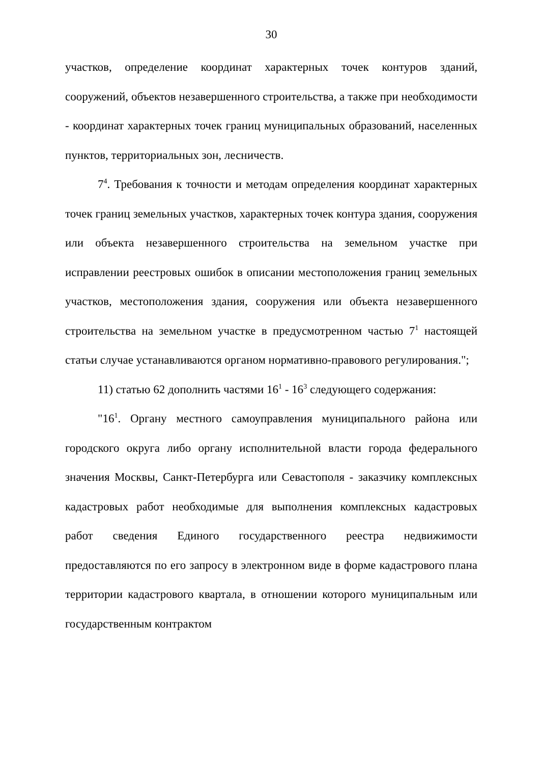30
участков, определение координат характерных точек контуров зданий, сооружений, объектов незавершенного строительства, а также при необходимости - координат характерных точек границ муниципальных образований, населенных пунктов, территориальных зон, лесничеств.
7<sup>4</sup>. Требования к точности и методам определения координат характерных точек границ земельных участков, характерных точек контура здания, сооружения или объекта незавершенного строительства на земельном участке при исправлении реестровых ошибок в описании местоположения границ земельных участков, местоположения здания, сооружения или объекта незавершенного строительства на земельном участке в предусмотренном частью 7<sup>1</sup> настоящей статьи случае устанавливаются органом нормативно-правового регулирования.";
11) статью 62 дополнить частями 16<sup>1</sup> - 16<sup>3</sup> следующего содержания:
"16<sup>1</sup>. Органу местного самоуправления муниципального района или городского округа либо органу исполнительной власти города федерального значения Москвы, Санкт-Петербурга или Севастополя - заказчику комплексных кадастровых работ необходимые для выполнения комплексных кадастровых работ сведения Единого государственного реестра недвижимости предоставляются по его запросу в электронном виде в форме кадастрового плана территории кадастрового квартала, в отношении которого муниципальным или государственным контрактом